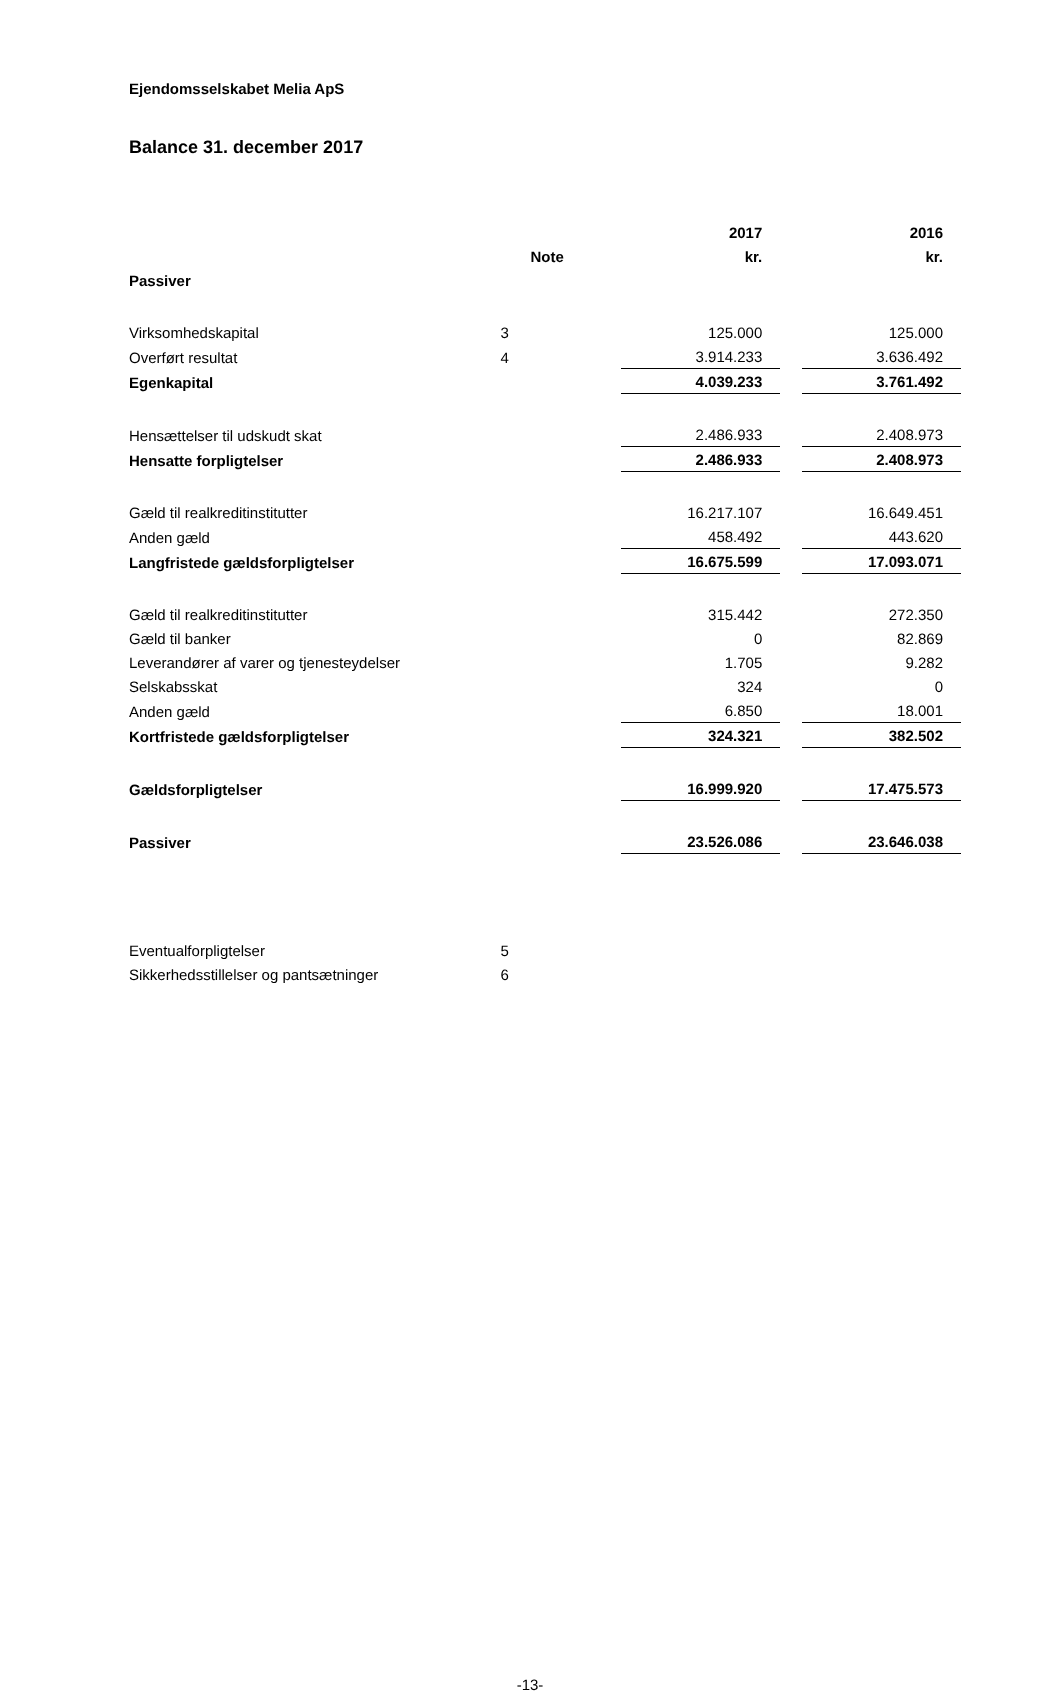Ejendomsselskabet Melia ApS
Balance 31. december 2017
| | | 2017 | | 2016 |
| --- | --- | --- | --- | --- |
| | Note | kr. | | kr. |
| Passiver | | | | |
| Virksomhedskapital | 3 | 125.000 | | 125.000 |
| Overført resultat | 4 | 3.914.233 | | 3.636.492 |
| Egenkapital | | 4.039.233 | | 3.761.492 |
| Hensættelser til udskudt skat | | 2.486.933 | | 2.408.973 |
| Hensatte forpligtelser | | 2.486.933 | | 2.408.973 |
| Gæld til realkreditinstitutter | | 16.217.107 | | 16.649.451 |
| Anden gæld | | 458.492 | | 443.620 |
| Langfristede gældsforpligtelser | | 16.675.599 | | 17.093.071 |
| Gæld til realkreditinstitutter | | 315.442 | | 272.350 |
| Gæld til banker | | 0 | | 82.869 |
| Leverandører af varer og tjenesteydelser | | 1.705 | | 9.282 |
| Selskabsskat | | 324 | | 0 |
| Anden gæld | | 6.850 | | 18.001 |
| Kortfristede gældsforpligtelser | | 324.321 | | 382.502 |
| Gældsforpligtelser | | 16.999.920 | | 17.475.573 |
| Passiver | | 23.526.086 | | 23.646.038 |
| Eventualforpligtelser | 5 | | | |
| Sikkerhedsstillelser og pantsætninger | 6 | | | |
-13-